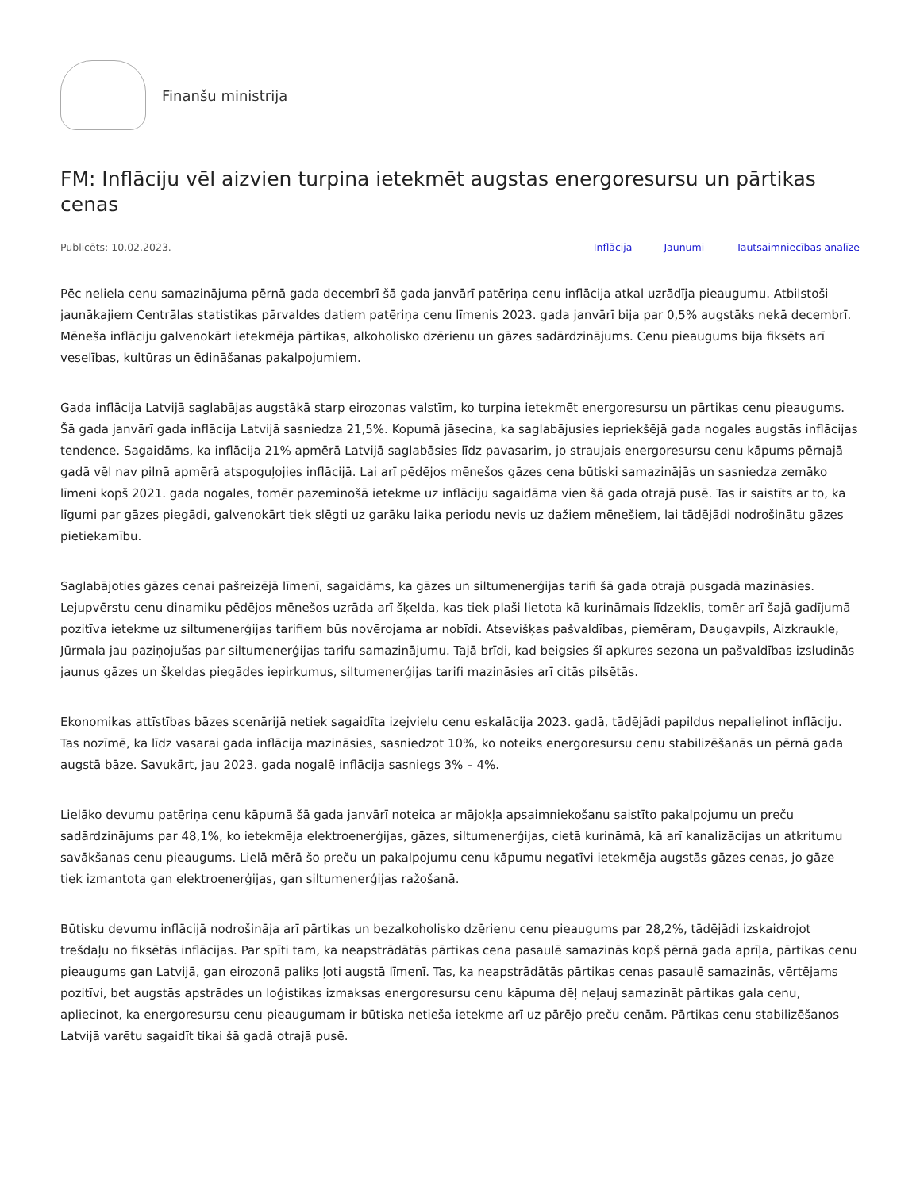Finanšu ministrija
FM: Inflāciju vēl aizvien turpina ietekmēt augstas energoresursu un pārtikas cenas
Publicēts: 10.02.2023. Inflācija Jaunumi Tautsaimniecības analīze
Pēc neliela cenu samazinājuma pērnā gada decembrī šā gada janvārī patēriņa cenu inflācija atkal uzrādīja pieaugumu. Atbilstoši jaunākajiem Centrālas statistikas pārvaldes datiem patēriņa cenu līmenis 2023. gada janvārī bija par 0,5% augstāks nekā decembrī. Mēneša inflāciju galvenokārt ietekmēja pārtikas, alkoholisko dzērienu un gāzes sadārdzinājums. Cenu pieaugums bija fiksēts arī veselības, kultūras un ēdināšanas pakalpojumiem.
Gada inflācija Latvijā saglabājas augstākā starp eirozonas valstīm, ko turpina ietekmēt energoresursu un pārtikas cenu pieaugums. Šā gada janvārī gada inflācija Latvijā sasniedza 21,5%. Kopumā jāsecina, ka saglabājusies iepriekšējā gada nogales augstās inflācijas tendence. Sagaidāms, ka inflācija 21% apmērā Latvijā saglabāsies līdz pavasarim, jo straujais energoresursu cenu kāpums pērnajā gadā vēl nav pilnā apmērā atspoguļojies inflācijā. Lai arī pēdējos mēnešos gāzes cena būtiski samazinājās un sasniedza zemāko līmeni kopš 2021. gada nogales, tomēr pazeminošā ietekme uz inflāciju sagaidāma vien šā gada otrajā pusē. Tas ir saistīts ar to, ka līgumi par gāzes piegādi, galvenokārt tiek slēgti uz garāku laika periodu nevis uz dažiem mēnešiem, lai tādējādi nodrošinātu gāzes pietiekamību.
Saglabājoties gāzes cenai pašreizējā līmenī, sagaidāms, ka gāzes un siltumenerģijas tarifi šā gada otrajā pusgadā mazināsies. Lejupvērstu cenu dinamiku pēdējos mēnešos uzrāda arī šķelda, kas tiek plaši lietota kā kurināmais līdzeklis, tomēr arī šajā gadījumā pozitīva ietekme uz siltumenerģijas tarifiem būs novērojama ar nobīdi. Atsevišķas pašvaldības, piemēram, Daugavpils, Aizkraukle, Jūrmala jau paziņojušas par siltumenerģijas tarifu samazinājumu. Tajā brīdi, kad beigsies šī apkures sezona un pašvaldības izsludinās jaunus gāzes un šķeldas piegādes iepirkumus, siltumenerģijas tarifi mazināsies arī citās pilsētās.
Ekonomikas attīstības bāzes scenārijā netiek sagaidīta izejvielu cenu eskalācija 2023. gadā, tādējādi papildus nepalielinot inflāciju. Tas nozīmē, ka līdz vasarai gada inflācija mazināsies, sasniedzot 10%, ko noteiks energoresursu cenu stabilizēšanās un pērnā gada augstā bāze. Savukārt, jau 2023. gada nogalē inflācija sasniegs 3% – 4%.
Lielāko devumu patēriņa cenu kāpumā šā gada janvārī noteica ar mājokļa apsaimniekošanu saistīto pakalpojumu un preču sadārdzinājums par 48,1%, ko ietekmēja elektroenerģijas, gāzes, siltumenerģijas, cietā kurināmā, kā arī kanalizācijas un atkritumu savākšanas cenu pieaugums. Lielā mērā šo preču un pakalpojumu cenu kāpumu negatīvi ietekmēja augstās gāzes cenas, jo gāze tiek izmantota gan elektroenerģijas, gan siltumenerģijas ražošanā.
Būtisku devumu inflācijā nodrošināja arī pārtikas un bezalkoholisko dzērienu cenu pieaugums par 28,2%, tādējādi izskaidrojot trešdaļu no fiksētās inflācijas. Par spīti tam, ka neapstrādātās pārtikas cena pasaulē samazinās kopš pērnā gada aprīļa, pārtikas cenu pieaugums gan Latvijā, gan eirozonā paliks ļoti augstā līmenī. Tas, ka neapstrādātās pārtikas cenas pasaulē samazinās, vērtējams pozitīvi, bet augstās apstrādes un loģistikas izmaksas energoresursu cenu kāpuma dēļ neļauj samazināt pārtikas gala cenu, apliecinot, ka energoresursu cenu pieaugumam ir būtiska netieša ietekme arī uz pārējo preču cenām. Pārtikas cenu stabilizēšanos Latvijā varētu sagaidīt tikai šā gadā otrajā pusē.